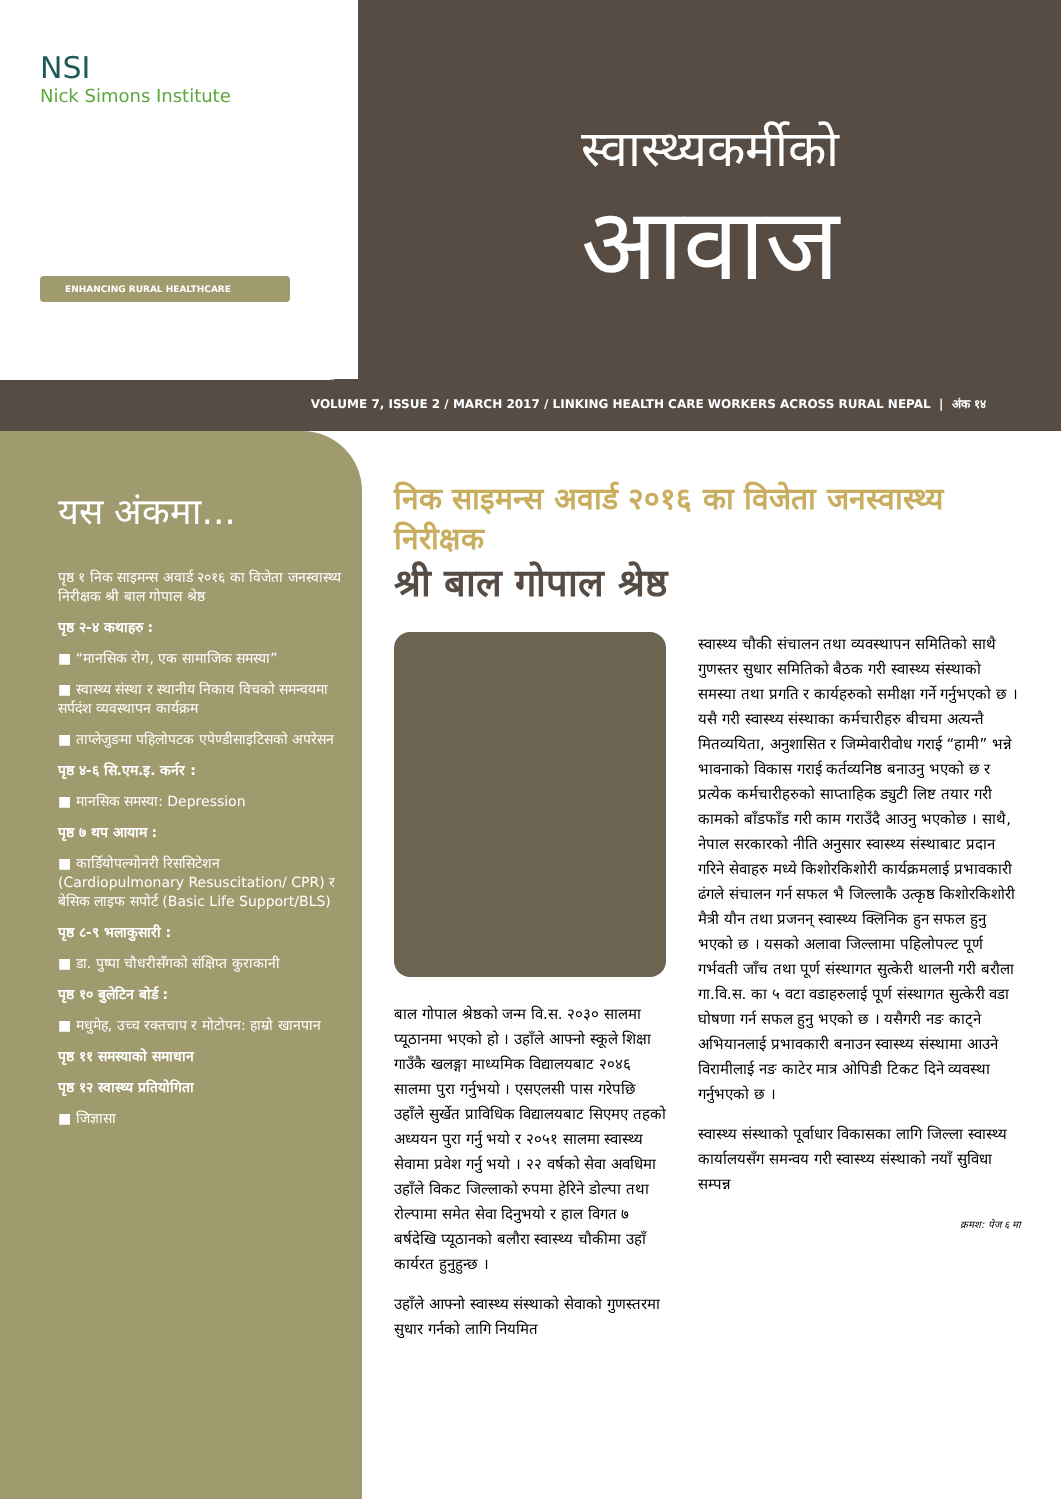NSI
Nick Simons Institute
ENHANCING RURAL HEALTHCARE
स्वास्थ्यकर्मीको
आवाज
VOLUME 7, ISSUE 2 / MARCH 2017 / LINKING HEALTH CARE WORKERS ACROSS RURAL NEPAL | अंक १४
यस अंकमा...
पृष्ठ १ निक साइमन्स अवार्ड २०१६ का विजेता जनस्वास्थ्य निरीक्षक श्री बाल गोपाल श्रेष्ठ
पृष्ठ २-४ कथाहरु :
■ “मानसिक रोग, एक सामाजिक समस्या”
■ स्वास्थ्य संस्था र स्थानीय निकाय विचको समन्वयमा सर्पदंश व्यवस्थापन कार्यक्रम
■ ताप्लेजुङमा पहिलोपटक एपेण्डीसाइटिसको अपरेसन
पृष्ठ ४-६ सि.एम.इ. कर्नर :
■ मानसिक समस्या: Depression
पृष्ठ ७ थप आयाम :
■ कार्डियोपल्मोनरी रिससिटेशन (Cardiopulmonary Resuscitation/ CPR) र बेसिक लाइफ सपोर्ट (Basic Life Support/BLS)
पृष्ठ ८-९ भलाकुसारी :
■ डा. पुष्पा चौधरीसँगको संक्षिप्त कुराकानी
पृष्ठ १० बुलेटिन बोर्ड :
■ मधुमेह, उच्च रक्तचाप र मोटोपन: हाम्रो खानपान
पृष्ठ ११ समस्याको समाधान
पृष्ठ १२ स्वास्थ्य प्रतियोगिता
■ जिज्ञासा
निक साइमन्स अवार्ड २०१६ का विजेता जनस्वास्थ्य निरीक्षक
श्री बाल गोपाल श्रेष्ठ
बाल गोपाल श्रेष्ठको जन्म वि.स. २०३० सालमा प्यूठानमा भएको हो । उहाँले आफ्नो स्कूले शिक्षा गाउँकै खलङ्गा माध्यमिक विद्यालयबाट २०४६ सालमा पुरा गर्नुभयो । एसएलसी पास गरेपछि उहाँले सुर्खेत प्राविधिक विद्यालयबाट सिएमए तहको अध्ययन पुरा गर्नु भयो र २०५१ सालमा स्वास्थ्य सेवामा प्रवेश गर्नु भयो । २२ वर्षको सेवा अवधिमा उहाँले विकट जिल्लाको रुपमा हेरिने डोल्पा तथा रोल्पामा समेत सेवा दिनुभयो र हाल विगत ७ बर्षदेखि प्यूठानको बलौरा स्वास्थ्य चौकीमा उहाँ कार्यरत हुनुहुन्छ ।
उहाँले आफ्नो स्वास्थ्य संस्थाको सेवाको गुणस्तरमा सुधार गर्नको लागि नियमित
स्वास्थ्य चौकी संचालन तथा व्यवस्थापन समितिको साथै गुणस्तर सुधार समितिको बैठक गरी स्वास्थ्य संस्थाको समस्या तथा प्रगति र कार्यहरुको समीक्षा गर्ने गर्नुभएको छ । यसै गरी स्वास्थ्य संस्थाका कर्मचारीहरु बीचमा अत्यन्तै मितव्ययिता, अनुशासित र जिम्मेवारीवोध गराई “हामी” भन्ने भावनाको विकास गराई कर्तव्यनिष्ठ बनाउनु भएको छ र प्रत्येक कर्मचारीहरुको साप्ताहिक ड्युटी लिष्ट तयार गरी कामको बाँडफाँड गरी काम गराउँदै आउनु भएकोछ । साथै, नेपाल सरकारको नीति अनुसार स्वास्थ्य संस्थाबाट प्रदान गरिने सेवाहरु मध्ये किशोरकिशोरी कार्यक्रमलाई प्रभावकारी ढंगले संचालन गर्न सफल भै जिल्लाकै उत्कृष्ठ किशोरकिशोरी मैत्री यौन तथा प्रजनन् स्वास्थ्य क्लिनिक हुन सफल हुनु भएको छ । यसको अलावा जिल्लामा पहिलोपल्ट पूर्ण गर्भवती जाँच तथा पूर्ण संस्थागत सुत्केरी थालनी गरी बरौला गा.वि.स. का ५ वटा वडाहरुलाई पूर्ण संस्थागत सुत्केरी वडा घोषणा गर्न सफल हुनु भएको छ । यसैगरी नङ काट्ने अभियानलाई प्रभावकारी बनाउन स्वास्थ्य संस्थामा आउने विरामीलाई नङ काटेर मात्र ओपिडी टिकट दिने व्यवस्था गर्नुभएको छ ।
स्वास्थ्य संस्थाको पूर्वाधार विकासका लागि जिल्ला स्वास्थ्य कार्यालयसँग समन्वय गरी स्वास्थ्य संस्थाको नयाँ सुविधा सम्पन्न
क्रमश: पेज ६ मा